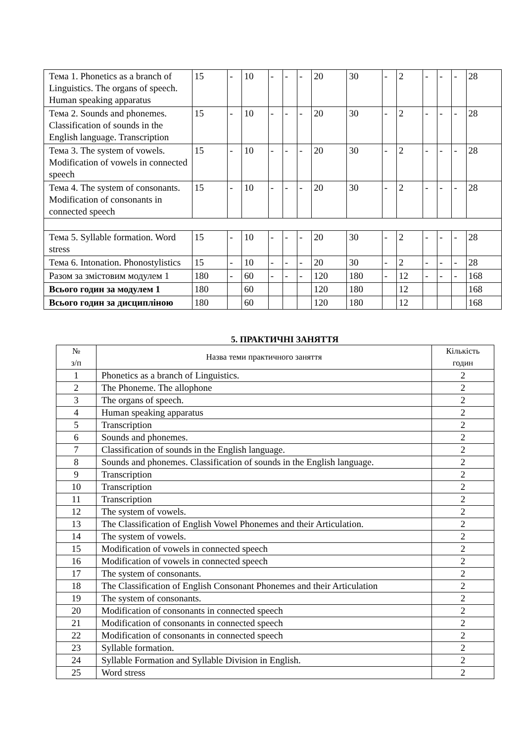| Тема 1. Phonetics as a branch of Linguistics. The organs of speech. Human speaking apparatus | 15 | - | 10 | - | - | - | 20 | 30 | - | 2 | - | - | - | 28 |
| Тема 2. Sounds and phonemes. Classification of sounds in the English language. Transcription | 15 | - | 10 | - | - | - | 20 | 30 | - | 2 | - | - | - | 28 |
| Тема 3. The system of vowels. Modification of vowels in connected speech | 15 | - | 10 | - | - | - | 20 | 30 | - | 2 | - | - | - | 28 |
| Тема 4. The system of consonants. Modification of consonants in connected speech | 15 | - | 10 | - | - | - | 20 | 30 | - | 2 | - | - | - | 28 |
| Тема 5. Syllable formation. Word stress | 15 | - | 10 | - | - | - | 20 | 30 | - | 2 | - | - | - | 28 |
| Тема 6. Intonation. Phonostylistics | 15 | - | 10 | - | - | - | 20 | 30 | - | 2 | - | - | - | 28 |
| Разом за змістовим модулем 1 | 180 | - | 60 | - | - | - | 120 | 180 | - | 12 | - | - | - | 168 |
| Всього годин за модулем 1 | 180 | | 60 | | | | 120 | 180 | | 12 | | | | 168 |
| Всього годин за дисципліною | 180 | | 60 | | | | 120 | 180 | | 12 | | | | 168 |
5. ПРАКТИЧНІ ЗАНЯТТЯ
| № з/п | Назва теми практичного заняття | Кількість годин |
| 1 | Phonetics as a branch of Linguistics. | 2 |
| 2 | The Phoneme. The allophone | 2 |
| 3 | The organs of speech. | 2 |
| 4 | Human speaking apparatus | 2 |
| 5 | Transcription | 2 |
| 6 | Sounds and phonemes. | 2 |
| 7 | Classification of sounds in the English language. | 2 |
| 8 | Sounds and phonemes. Classification of sounds in the English language. | 2 |
| 9 | Transcription | 2 |
| 10 | Transcription | 2 |
| 11 | Transcription | 2 |
| 12 | The system of vowels. | 2 |
| 13 | The Classification of English Vowel Phonemes and their Articulation. | 2 |
| 14 | The system of vowels. | 2 |
| 15 | Modification of vowels in connected speech | 2 |
| 16 | Modification of vowels in connected speech | 2 |
| 17 | The system of consonants. | 2 |
| 18 | The Classification of English Consonant Phonemes and their Articulation | 2 |
| 19 | The system of consonants. | 2 |
| 20 | Modification of consonants in connected speech | 2 |
| 21 | Modification of consonants in connected speech | 2 |
| 22 | Modification of consonants in connected speech | 2 |
| 23 | Syllable formation. | 2 |
| 24 | Syllable Formation and Syllable Division in English. | 2 |
| 25 | Word stress | 2 |